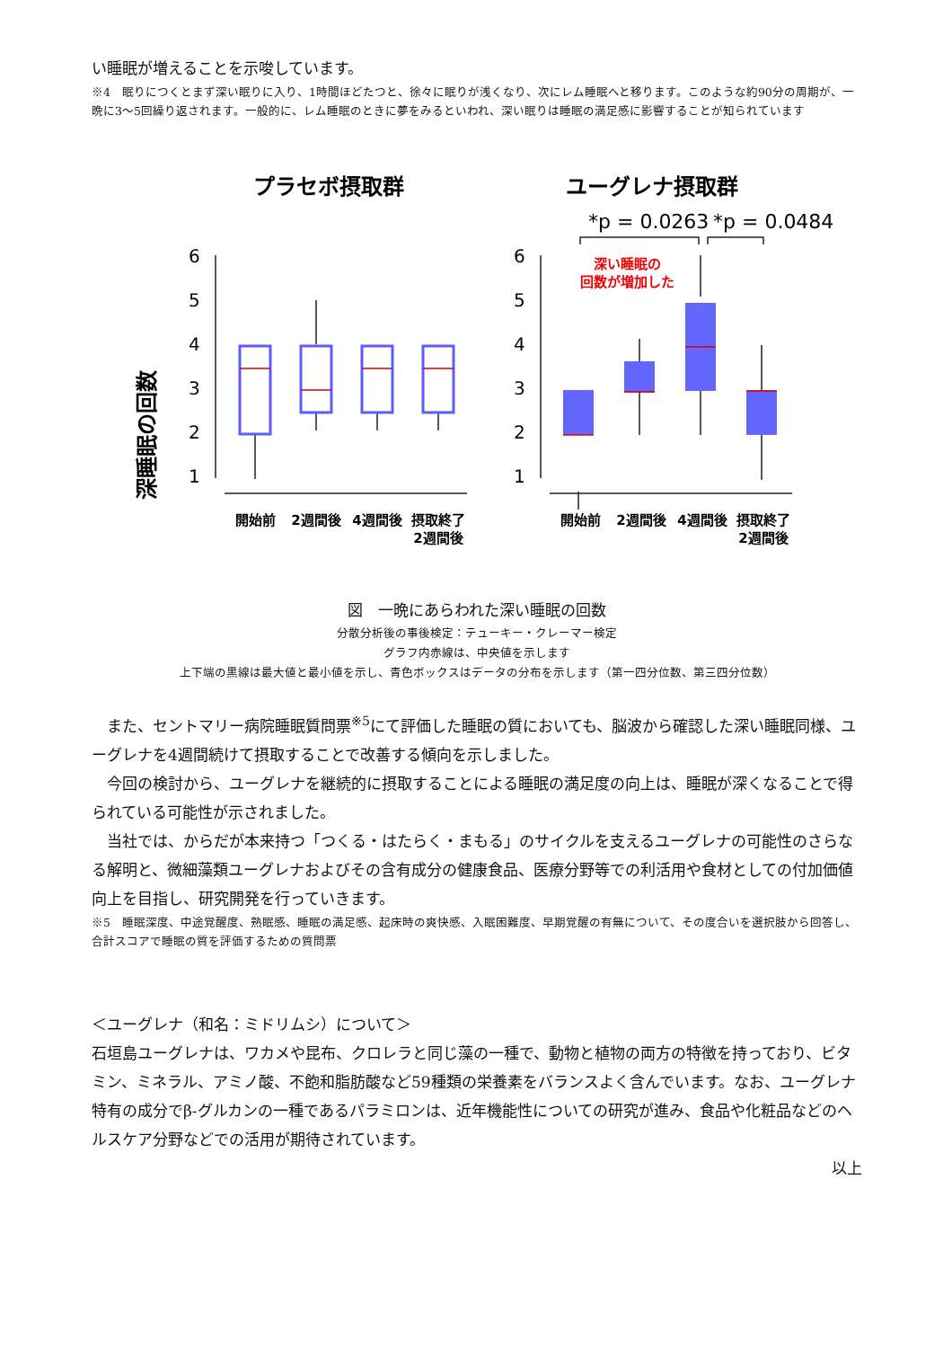い睡眠が増えることを示唆しています。
※4　眠りにつくとまず深い眠りに入り、1時間ほどたつと、徐々に眠りが浅くなり、次にレム睡眠へと移ります。このような約90分の周期が、一晩に3〜5回繰り返されます。一般的に、レム睡眠のときに夢をみるといわれ、深い眠りは睡眠の満足感に影響することが知られています
プラセボ摂取群
ユーグレナ摂取群
深睡眠の回数
6
5
4
3
2
1
6
5
4
3
2
1
*p = 0.0263
*p = 0.0484
深い睡眠の
回数が増加した
開始前
2週間後
4週間後
摂取終了
2週間後
開始前
2週間後
4週間後
摂取終了
2週間後
図　一晩にあらわれた深い睡眠の回数
分散分析後の事後検定：テューキー・クレーマー検定
グラフ内赤線は、中央値を示します
上下端の黒線は最大値と最小値を示し、青色ボックスはデータの分布を示します（第一四分位数、第三四分位数）
また、セントマリー病院睡眠質問票<sup>※5</sup>にて評価した睡眠の質においても、脳波から確認した深い睡眠同様、ユーグレナを4週間続けて摂取することで改善する傾向を示しました。
今回の検討から、ユーグレナを継続的に摂取することによる睡眠の満足度の向上は、睡眠が深くなることで得られている可能性が示されました。
当社では、からだが本来持つ「つくる・はたらく・まもる」のサイクルを支えるユーグレナの可能性のさらなる解明と、微細藻類ユーグレナおよびその含有成分の健康食品、医療分野等での利活用や食材としての付加価値向上を目指し、研究開発を行っていきます。
※5　睡眠深度、中途覚醒度、熟眠感、睡眠の満足感、起床時の爽快感、入眠困難度、早期覚醒の有無について、その度合いを選択肢から回答し、合計スコアで睡眠の質を評価するための質問票
＜ユーグレナ（和名：ミドリムシ）について＞
石垣島ユーグレナは、ワカメや昆布、クロレラと同じ藻の一種で、動物と植物の両方の特徴を持っており、ビタミン、ミネラル、アミノ酸、不飽和脂肪酸など59種類の栄養素をバランスよく含んでいます。なお、ユーグレナ特有の成分でβ-グルカンの一種であるパラミロンは、近年機能性についての研究が進み、食品や化粧品などのヘルスケア分野などでの活用が期待されています。
以上